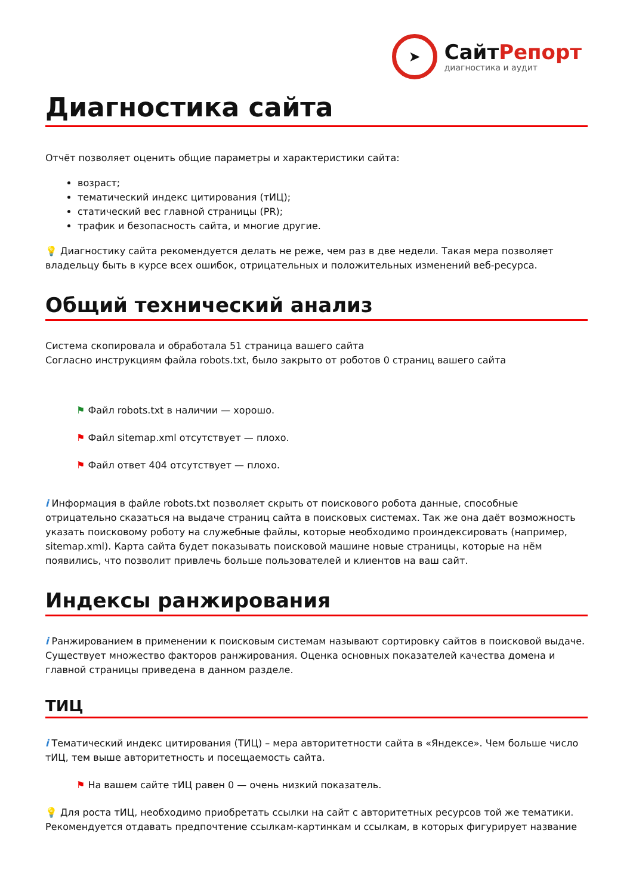➤
СайтРепорт
диагностика и аудит
Диагностика сайта
Отчёт позволяет оценить общие параметры и характеристики сайта:
возраст;
тематический индекс цитирования (тИЦ);
статический вес главной страницы (PR);
трафик и безопасность сайта, и многие другие.
💡 Диагностику сайта рекомендуется делать не реже, чем раз в две недели. Такая мера позволяет владельцу быть в курсе всех ошибок, отрицательных и положительных изменений веб-ресурса.
Общий технический анализ
Система скопировала и обработала 51 страница вашего сайта
Согласно инструкциям файла robots.txt, было закрыто от роботов 0 страниц вашего сайта
⚑ Файл robots.txt в наличии — хорошо.
⚑ Файл sitemap.xml отсутствует — плохо.
⚑ Файл ответ 404 отсутствует — плохо.
i Информация в файле robots.txt позволяет скрыть от поискового робота данные, способные отрицательно сказаться на выдаче страниц сайта в поисковых системах. Так же она даёт возможность указать поисковому роботу на служебные файлы, которые необходимо проиндексировать (например, sitemap.xml). Карта сайта будет показывать поисковой машине новые страницы, которые на нём появились, что позволит привлечь больше пользователей и клиентов на ваш сайт.
Индексы ранжирования
i Ранжированием в применении к поисковым системам называют сортировку сайтов в поисковой выдаче. Существует множество факторов ранжирования. Оценка основных показателей качества домена и главной страницы приведена в данном разделе.
ТИЦ
i Тематический индекс цитирования (ТИЦ) – мера авторитетности сайта в «Яндексе». Чем больше число тИЦ, тем выше авторитетность и посещаемость сайта.
⚑ На вашем сайте тИЦ равен 0 — очень низкий показатель.
💡 Для роста тИЦ, необходимо приобретать ссылки на сайт с авторитетных ресурсов той же тематики. Рекомендуется отдавать предпочтение ссылкам-картинкам и ссылкам, в которых фигурирует название